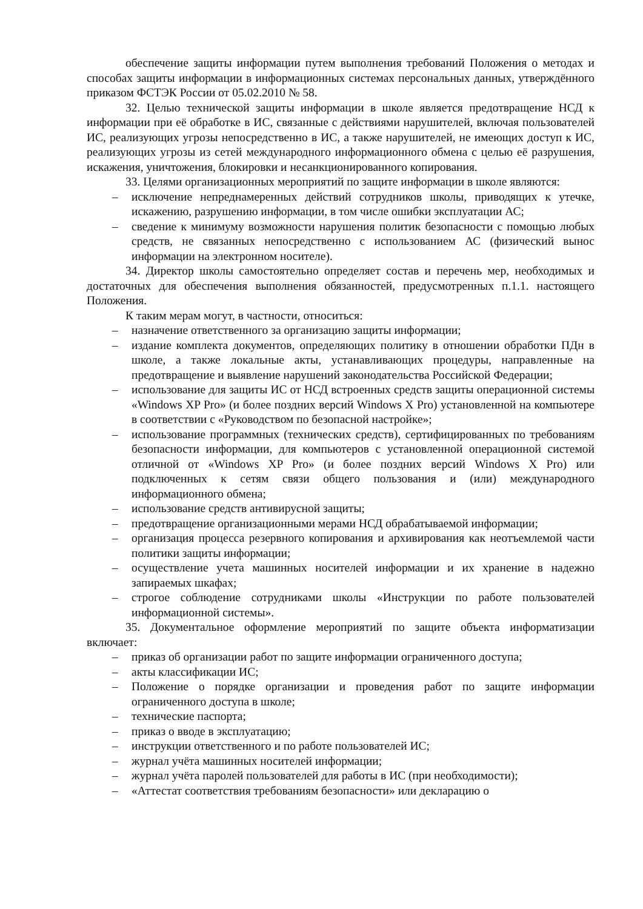обеспечение защиты информации путем выполнения требований Положения о методах и способах защиты информации в информационных системах персональных данных, утверждённого приказом ФСТЭК России от 05.02.2010 № 58.
32. Целью технической защиты информации в школе является предотвращение НСД к информации при её обработке в ИС, связанные с действиями нарушителей, включая пользователей ИС, реализующих угрозы непосредственно в ИС, а также нарушителей, не имеющих доступ к ИС, реализующих угрозы из сетей международного информационного обмена с целью её разрушения, искажения, уничтожения, блокировки и несанкционированного копирования.
33. Целями организационных мероприятий по защите информации в школе являются:
– исключение непреднамеренных действий сотрудников школы, приводящих к утечке, искажению, разрушению информации, в том числе ошибки эксплуатации АС;
– сведение к минимуму возможности нарушения политик безопасности с помощью любых средств, не связанных непосредственно с использованием АС (физический вынос информации на электронном носителе).
34. Директор школы самостоятельно определяет состав и перечень мер, необходимых и достаточных для обеспечения выполнения обязанностей, предусмотренных п.1.1. настоящего Положения.
К таким мерам могут, в частности, относиться:
– назначение ответственного за организацию защиты информации;
– издание комплекта документов, определяющих политику в отношении обработки ПДн в школе, а также локальные акты, устанавливающих процедуры, направленные на предотвращение и выявление нарушений законодательства Российской Федерации;
– использование для защиты ИС от НСД встроенных средств защиты операционной системы «Windows XP Pro» (и более поздних версий Windows X Pro) установленной на компьютере в соответствии с «Руководством по безопасной настройке»;
– использование программных (технических средств), сертифицированных по требованиям безопасности информации, для компьютеров с установленной операционной системой отличной от «Windows XP Pro» (и более поздних версий Windows X Pro) или подключенных к сетям связи общего пользования и (или) международного информационного обмена;
– использование средств антивирусной защиты;
– предотвращение организационными мерами НСД обрабатываемой информации;
– организация процесса резервного копирования и архивирования как неотъемлемой части политики защиты информации;
– осуществление учета машинных носителей информации и их хранение в надежно запираемых шкафах;
– строгое соблюдение сотрудниками школы «Инструкции по работе пользователей информационной системы».
35. Документальное оформление мероприятий по защите объекта информатизации включает:
– приказ об организации работ по защите информации ограниченного доступа;
– акты классификации ИС;
– Положение о порядке организации и проведения работ по защите информации ограниченного доступа в школе;
– технические паспорта;
– приказ о вводе в эксплуатацию;
– инструкции ответственного и по работе пользователей ИС;
– журнал учёта машинных носителей информации;
– журнал учёта паролей пользователей для работы в ИС (при необходимости);
– «Аттестат соответствия требованиям безопасности» или декларацию о